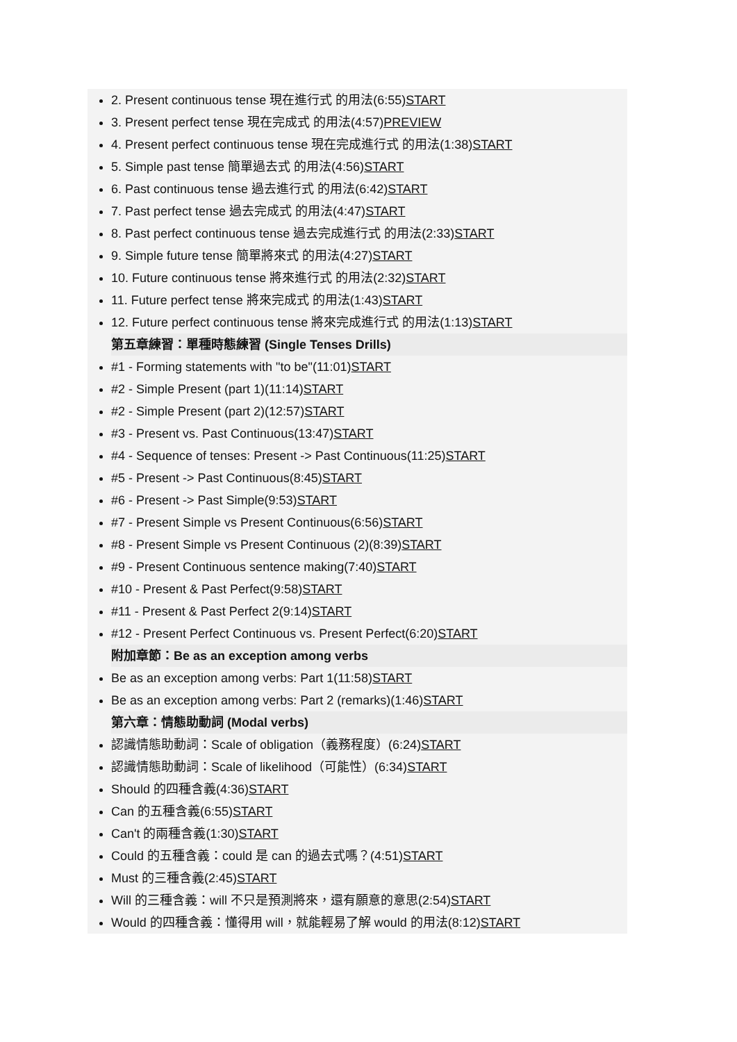2. Present continuous tense 現在進行式 的用法(6:55)START
3. Present perfect tense 現在完成式 的用法(4:57)PREVIEW
4. Present perfect continuous tense 現在完成進行式 的用法(1:38)START
5. Simple past tense 簡單過去式 的用法(4:56)START
6. Past continuous tense 過去進行式 的用法(6:42)START
7. Past perfect tense 過去完成式 的用法(4:47)START
8. Past perfect continuous tense 過去完成進行式 的用法(2:33)START
9. Simple future tense 簡單將來式 的用法(4:27)START
10. Future continuous tense 將來進行式 的用法(2:32)START
11. Future perfect tense 將來完成式 的用法(1:43)START
12. Future perfect continuous tense 將來完成進行式 的用法(1:13)START
第五章練習：單種時態練習 (Single Tenses Drills)
#1 - Forming statements with "to be"(11:01)START
#2 - Simple Present (part 1)(11:14)START
#2 - Simple Present (part 2)(12:57)START
#3 - Present vs. Past Continuous(13:47)START
#4 - Sequence of tenses: Present -> Past Continuous(11:25)START
#5 - Present -> Past Continuous(8:45)START
#6 - Present -> Past Simple(9:53)START
#7 - Present Simple vs Present Continuous(6:56)START
#8 - Present Simple vs Present Continuous (2)(8:39)START
#9 - Present Continuous sentence making(7:40)START
#10 - Present & Past Perfect(9:58)START
#11 - Present & Past Perfect 2(9:14)START
#12 - Present Perfect Continuous vs. Present Perfect(6:20)START
附加章節：Be as an exception among verbs
Be as an exception among verbs: Part 1(11:58)START
Be as an exception among verbs: Part 2 (remarks)(1:46)START
第六章：情態助動詞 (Modal verbs)
認識情態助動詞：Scale of obligation（義務程度）(6:24)START
認識情態助動詞：Scale of likelihood（可能性）(6:34)START
Should 的四種含義(4:36)START
Can 的五種含義(6:55)START
Can't 的兩種含義(1:30)START
Could 的五種含義：could 是 can 的過去式嗎？(4:51)START
Must 的三種含義(2:45)START
Will 的三種含義：will 不只是預測將來，還有願意的意思(2:54)START
Would 的四種含義：懂得用 will，就能輕易了解 would 的用法(8:12)START